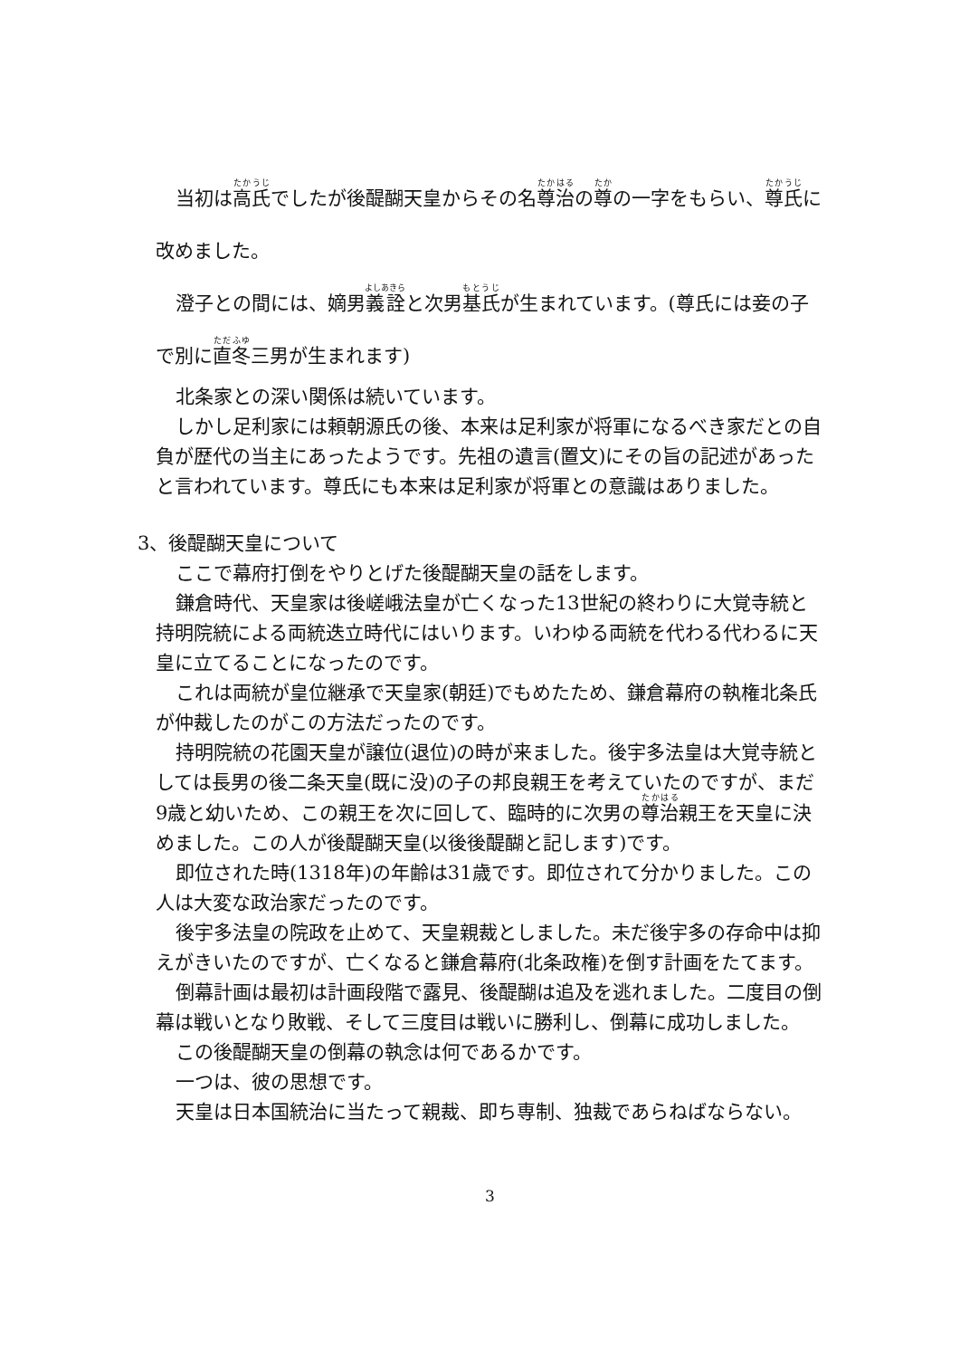当初は高氏でしたが後醍醐天皇からその名尊治の尊の一字をもらい、尊氏に改めました。
澄子との間には、嫡男義詮と次男基氏が生まれています。(尊氏には妾の子で別に直冬三男が生まれます)
北条家との深い関係は続いています。
しかし足利家には頼朝源氏の後、本来は足利家が将軍になるべき家だとの自負が歴代の当主にあったようです。先祖の遺言(置文)にその旨の記述があったと言われています。尊氏にも本来は足利家が将軍との意識はありました。
3、後醍醐天皇について
ここで幕府打倒をやりとげた後醍醐天皇の話をします。
鎌倉時代、天皇家は後嵯峨法皇が亡くなった13世紀の終わりに大覚寺統と持明院統による両統迭立時代にはいります。いわゆる両統を代わる代わるに天皇に立てることになったのです。
これは両統が皇位継承で天皇家(朝廷)でもめたため、鎌倉幕府の執権北条氏が仲裁したのがこの方法だったのです。
持明院統の花園天皇が譲位(退位)の時が来ました。後宇多法皇は大覚寺統としては長男の後二条天皇(既に没)の子の邦良親王を考えていたのですが、まだ9歳と幼いため、この親王を次に回して、臨時的に次男の尊治親王を天皇に決めました。この人が後醍醐天皇(以後後醍醐と記します)です。
即位された時(1318年)の年齢は31歳です。即位されて分かりました。この人は大変な政治家だったのです。
後宇多法皇の院政を止めて、天皇親裁としました。未だ後宇多の存命中は抑えがきいたのですが、亡くなると鎌倉幕府(北条政権)を倒す計画をたてます。
倒幕計画は最初は計画段階で露見、後醍醐は追及を逃れました。二度目の倒幕は戦いとなり敗戦、そして三度目は戦いに勝利し、倒幕に成功しました。
この後醍醐天皇の倒幕の執念は何であるかです。
一つは、彼の思想です。
天皇は日本国統治に当たって親裁、即ち専制、独裁であらねばならない。
3